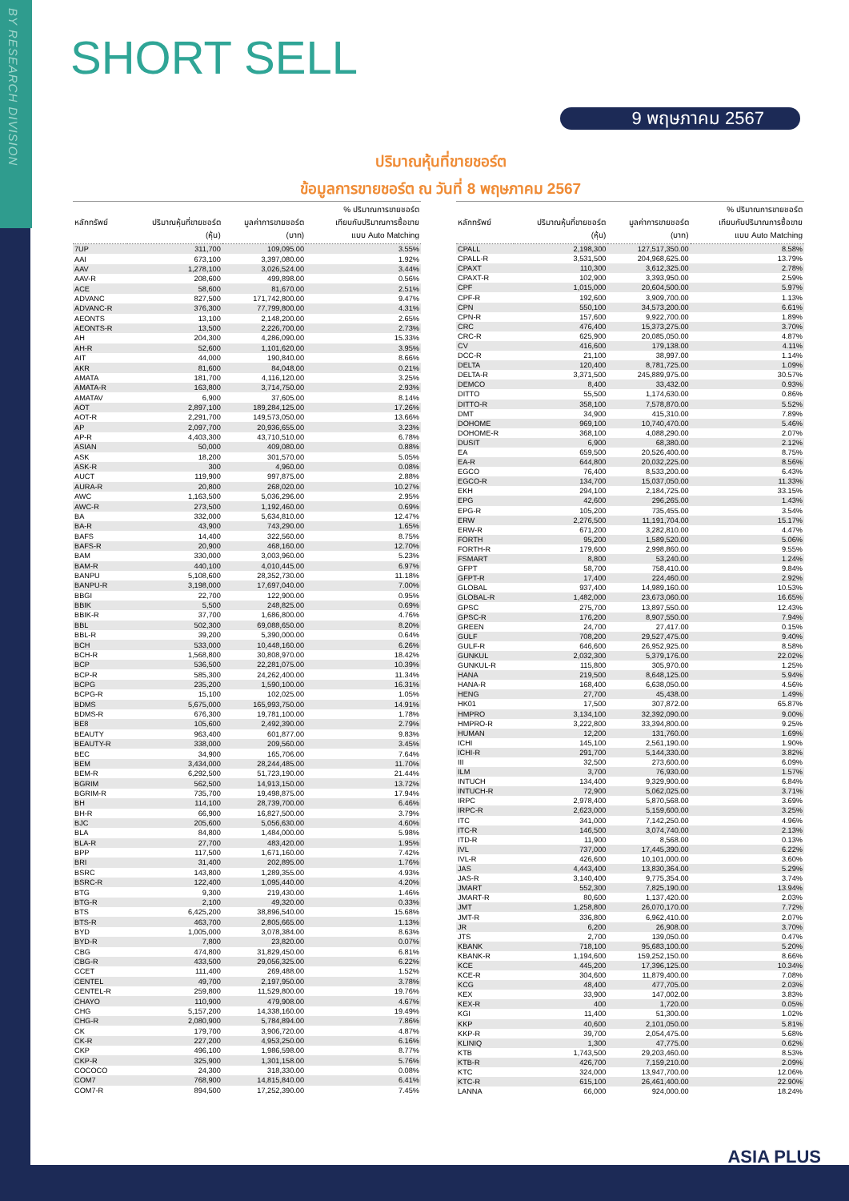BY RESEARCH DIVISION
SHORT SELL
9 พฤษภาคม 2567
ปริมาณหุ้นที่ขายชอร์ต
ข้อมูลการขายชอร์ต ณ วันที่ 8 พฤษภาคม 2567
| หลักทรัพย์ | ปริมาณหุ้นที่ขายชอร์ต (หุ้น) | มูลค่าการขายชอร์ต (บาท) | % ปริมาณการขายชอร์ต เทียบกับปริมาณการซื้อขาย แบบ Auto Matching |
| --- | --- | --- | --- |
| 7UP | 311,700 | 109,095.00 | 3.55% |
| AAI | 673,100 | 3,397,080.00 | 1.92% |
| AAV | 1,278,100 | 3,026,524.00 | 3.44% |
| AAV-R | 208,600 | 499,898.00 | 0.56% |
| ACE | 58,600 | 81,670.00 | 2.51% |
| ADVANC | 827,500 | 171,742,800.00 | 9.47% |
| ADVANC-R | 376,300 | 77,799,800.00 | 4.31% |
| AEONTS | 13,100 | 2,148,200.00 | 2.65% |
| AEONTS-R | 13,500 | 2,226,700.00 | 2.73% |
| AH | 204,300 | 4,286,090.00 | 15.33% |
| AH-R | 52,600 | 1,101,620.00 | 3.95% |
| AIT | 44,000 | 190,840.00 | 8.66% |
| AKR | 81,600 | 84,048.00 | 0.21% |
| AMATA | 181,700 | 4,116,120.00 | 3.25% |
| AMATA-R | 163,800 | 3,714,750.00 | 2.93% |
| AMATAV | 6,900 | 37,605.00 | 8.14% |
| AOT | 2,897,100 | 189,284,125.00 | 17.26% |
| AOT-R | 2,291,700 | 149,573,050.00 | 13.66% |
| AP | 2,097,700 | 20,936,655.00 | 3.23% |
| AP-R | 4,403,300 | 43,710,510.00 | 6.78% |
| ASIAN | 50,000 | 409,080.00 | 0.88% |
| ASK | 18,200 | 301,570.00 | 5.05% |
| ASK-R | 300 | 4,960.00 | 0.08% |
| AUCT | 119,900 | 997,875.00 | 2.88% |
| AURA-R | 20,800 | 268,020.00 | 10.27% |
| AWC | 1,163,500 | 5,036,296.00 | 2.95% |
| AWC-R | 273,500 | 1,192,460.00 | 0.69% |
| BA | 332,000 | 5,634,810.00 | 12.47% |
| BA-R | 43,900 | 743,290.00 | 1.65% |
| BAFS | 14,400 | 322,560.00 | 8.75% |
| BAFS-R | 20,900 | 468,160.00 | 12.70% |
| BAM | 330,000 | 3,003,960.00 | 5.23% |
| BAM-R | 440,100 | 4,010,445.00 | 6.97% |
| BANPU | 5,108,600 | 28,352,730.00 | 11.18% |
| BANPU-R | 3,198,000 | 17,697,040.00 | 7.00% |
| BBGI | 22,700 | 122,900.00 | 0.95% |
| BBIK | 5,500 | 248,825.00 | 0.69% |
| BBIK-R | 37,700 | 1,686,800.00 | 4.76% |
| BBL | 502,300 | 69,088,650.00 | 8.20% |
| BBL-R | 39,200 | 5,390,000.00 | 0.64% |
| BCH | 533,000 | 10,448,160.00 | 6.26% |
| BCH-R | 1,568,800 | 30,808,970.00 | 18.42% |
| BCP | 536,500 | 22,281,075.00 | 10.39% |
| BCP-R | 585,300 | 24,262,400.00 | 11.34% |
| BCPG | 235,200 | 1,590,100.00 | 16.31% |
| BCPG-R | 15,100 | 102,025.00 | 1.05% |
| BDMS | 5,675,000 | 165,993,750.00 | 14.91% |
| BDMS-R | 676,300 | 19,781,100.00 | 1.78% |
| BE8 | 105,600 | 2,492,390.00 | 2.79% |
| BEAUTY | 963,400 | 601,877.00 | 9.83% |
| BEAUTY-R | 338,000 | 209,560.00 | 3.45% |
| BEC | 34,900 | 165,706.00 | 7.64% |
| BEM | 3,434,000 | 28,244,485.00 | 11.70% |
| BEM-R | 6,292,500 | 51,723,190.00 | 21.44% |
| BGRIM | 562,500 | 14,913,150.00 | 13.72% |
| BGRIM-R | 735,700 | 19,498,875.00 | 17.94% |
| BH | 114,100 | 28,739,700.00 | 6.46% |
| BH-R | 66,900 | 16,827,500.00 | 3.79% |
| BJC | 205,600 | 5,056,630.00 | 4.60% |
| BLA | 84,800 | 1,484,000.00 | 5.98% |
| BLA-R | 27,700 | 483,420.00 | 1.95% |
| BPP | 117,500 | 1,671,160.00 | 7.42% |
| BRI | 31,400 | 202,895.00 | 1.76% |
| BSRC | 143,800 | 1,289,355.00 | 4.93% |
| BSRC-R | 122,400 | 1,095,440.00 | 4.20% |
| BTG | 9,300 | 219,430.00 | 1.46% |
| BTG-R | 2,100 | 49,320.00 | 0.33% |
| BTS | 6,425,200 | 38,896,540.00 | 15.68% |
| BTS-R | 463,700 | 2,805,665.00 | 1.13% |
| BYD | 1,005,000 | 3,078,384.00 | 8.63% |
| BYD-R | 7,800 | 23,820.00 | 0.07% |
| CBG | 474,800 | 31,829,450.00 | 6.81% |
| CBG-R | 433,500 | 29,056,325.00 | 6.22% |
| CCET | 111,400 | 269,488.00 | 1.52% |
| CENTEL | 49,700 | 2,197,950.00 | 3.78% |
| CENTEL-R | 259,800 | 11,529,800.00 | 19.76% |
| CHAYO | 110,900 | 479,908.00 | 4.67% |
| CHG | 5,157,200 | 14,338,160.00 | 19.49% |
| CHG-R | 2,080,900 | 5,784,894.00 | 7.86% |
| CK | 179,700 | 3,906,720.00 | 4.87% |
| CK-R | 227,200 | 4,953,250.00 | 6.16% |
| CKP | 496,100 | 1,986,598.00 | 8.77% |
| CKP-R | 325,900 | 1,301,158.00 | 5.76% |
| COCOCO | 24,300 | 318,330.00 | 0.08% |
| COM7 | 768,900 | 14,815,840.00 | 6.41% |
| COM7-R | 894,500 | 17,252,390.00 | 7.45% |
| หลักทรัพย์ | ปริมาณหุ้นที่ขายชอร์ต (หุ้น) | มูลค่าการขายชอร์ต (บาท) | % ปริมาณการขายชอร์ต เทียบกับปริมาณการซื้อขาย แบบ Auto Matching |
| --- | --- | --- | --- |
| CPALL | 2,198,300 | 127,517,350.00 | 8.58% |
| CPALL-R | 3,531,500 | 204,968,625.00 | 13.79% |
| CPAXT | 110,300 | 3,612,325.00 | 2.78% |
| CPAXT-R | 102,900 | 3,393,950.00 | 2.59% |
| CPF | 1,015,000 | 20,604,500.00 | 5.97% |
| CPF-R | 192,600 | 3,909,700.00 | 1.13% |
| CPN | 550,100 | 34,573,200.00 | 6.61% |
| CPN-R | 157,600 | 9,922,700.00 | 1.89% |
| CRC | 476,400 | 15,373,275.00 | 3.70% |
| CRC-R | 625,900 | 20,085,050.00 | 4.87% |
| CV | 416,600 | 179,138.00 | 4.11% |
| DCC-R | 21,100 | 38,997.00 | 1.14% |
| DELTA | 120,400 | 8,781,725.00 | 1.09% |
| DELTA-R | 3,371,500 | 245,889,975.00 | 30.57% |
| DEMCO | 8,400 | 33,432.00 | 0.93% |
| DITTO | 55,500 | 1,174,630.00 | 0.86% |
| DITTO-R | 358,100 | 7,578,870.00 | 5.52% |
| DMT | 34,900 | 415,310.00 | 7.89% |
| DOHOME | 969,100 | 10,740,470.00 | 5.46% |
| DOHOME-R | 368,100 | 4,088,290.00 | 2.07% |
| DUSIT | 6,900 | 68,380.00 | 2.12% |
| EA | 659,500 | 20,526,400.00 | 8.75% |
| EA-R | 644,800 | 20,032,225.00 | 8.56% |
| EGCO | 76,400 | 8,533,200.00 | 6.43% |
| EGCO-R | 134,700 | 15,037,050.00 | 11.33% |
| EKH | 294,100 | 2,184,725.00 | 33.15% |
| EPG | 42,600 | 296,265.00 | 1.43% |
| EPG-R | 105,200 | 735,455.00 | 3.54% |
| ERW | 2,276,500 | 11,191,704.00 | 15.17% |
| ERW-R | 671,200 | 3,282,810.00 | 4.47% |
| FORTH | 95,200 | 1,589,520.00 | 5.06% |
| FORTH-R | 179,600 | 2,998,860.00 | 9.55% |
| FSMART | 8,800 | 53,240.00 | 1.24% |
| GFPT | 58,700 | 758,410.00 | 9.84% |
| GFPT-R | 17,400 | 224,460.00 | 2.92% |
| GLOBAL | 937,400 | 14,989,160.00 | 10.53% |
| GLOBAL-R | 1,482,000 | 23,673,060.00 | 16.65% |
| GPSC | 275,700 | 13,897,550.00 | 12.43% |
| GPSC-R | 176,200 | 8,907,550.00 | 7.94% |
| GREEN | 24,700 | 27,417.00 | 0.15% |
| GULF | 708,200 | 29,527,475.00 | 9.40% |
| GULF-R | 646,600 | 26,952,925.00 | 8.58% |
| GUNKUL | 2,032,300 | 5,379,176.00 | 22.02% |
| GUNKUL-R | 115,800 | 305,970.00 | 1.25% |
| HANA | 219,500 | 8,648,125.00 | 5.94% |
| HANA-R | 168,400 | 6,638,050.00 | 4.56% |
| HENG | 27,700 | 45,438.00 | 1.49% |
| HK01 | 17,500 | 307,872.00 | 65.87% |
| HMPRO | 3,134,100 | 32,392,090.00 | 9.00% |
| HMPRO-R | 3,222,800 | 33,394,800.00 | 9.25% |
| HUMAN | 12,200 | 131,760.00 | 1.69% |
| ICHI | 145,100 | 2,561,190.00 | 1.90% |
| ICHI-R | 291,700 | 5,144,330.00 | 3.82% |
| III | 32,500 | 273,600.00 | 6.09% |
| ILM | 3,700 | 76,930.00 | 1.57% |
| INTUCH | 134,400 | 9,329,900.00 | 6.84% |
| INTUCH-R | 72,900 | 5,062,025.00 | 3.71% |
| IRPC | 2,978,400 | 5,870,568.00 | 3.69% |
| IRPC-R | 2,623,000 | 5,159,600.00 | 3.25% |
| ITC | 341,000 | 7,142,250.00 | 4.96% |
| ITC-R | 146,500 | 3,074,740.00 | 2.13% |
| ITD-R | 11,900 | 8,568.00 | 0.13% |
| IVL | 737,000 | 17,445,390.00 | 6.22% |
| IVL-R | 426,600 | 10,101,000.00 | 3.60% |
| JAS | 4,443,400 | 13,830,364.00 | 5.29% |
| JAS-R | 3,140,400 | 9,775,354.00 | 3.74% |
| JMART | 552,300 | 7,825,190.00 | 13.94% |
| JMART-R | 80,600 | 1,137,420.00 | 2.03% |
| JMT | 1,258,800 | 26,070,170.00 | 7.72% |
| JMT-R | 336,800 | 6,962,410.00 | 2.07% |
| JR | 6,200 | 26,908.00 | 3.70% |
| JTS | 2,700 | 139,050.00 | 0.47% |
| KBANK | 718,100 | 95,683,100.00 | 5.20% |
| KBANK-R | 1,194,600 | 159,252,150.00 | 8.66% |
| KCE | 445,200 | 17,396,125.00 | 10.34% |
| KCE-R | 304,600 | 11,879,400.00 | 7.08% |
| KCG | 48,400 | 477,705.00 | 2.03% |
| KEX | 33,900 | 147,002.00 | 3.83% |
| KEX-R | 400 | 1,720.00 | 0.05% |
| KGI | 11,400 | 51,300.00 | 1.02% |
| KKP | 40,600 | 2,101,050.00 | 5.81% |
| KKP-R | 39,700 | 2,054,475.00 | 5.68% |
| KLINIQ | 1,300 | 47,775.00 | 0.62% |
| KTB | 1,743,500 | 29,203,460.00 | 8.53% |
| KTB-R | 426,700 | 7,159,210.00 | 2.09% |
| KTC | 324,000 | 13,947,700.00 | 12.06% |
| KTC-R | 615,100 | 26,461,400.00 | 22.90% |
| LANNA | 66,000 | 924,000.00 | 18.24% |
ASIA PLUS